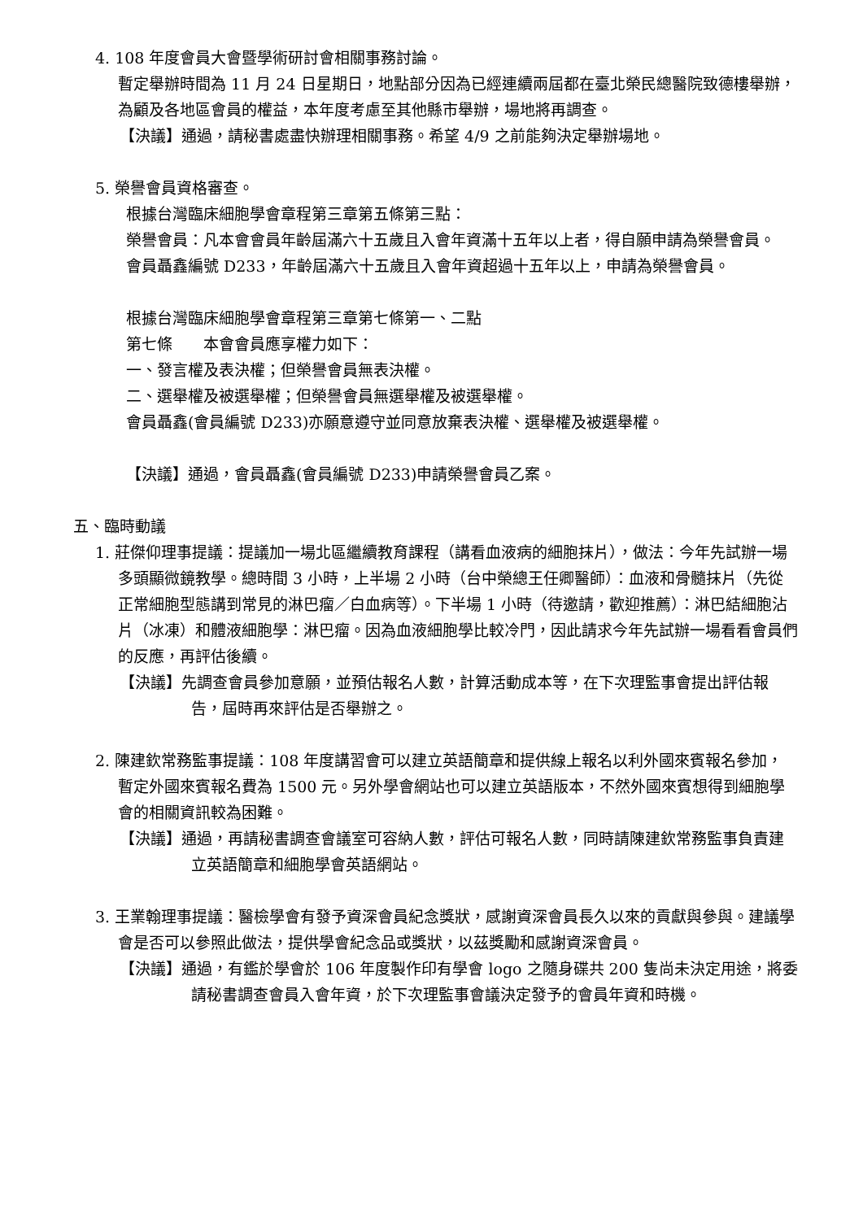4. 108 年度會員大會暨學術研討會相關事務討論。
暫定舉辦時間為 11 月 24 日星期日，地點部分因為已經連續兩屆都在臺北榮民總醫院致德樓舉辦，為顧及各地區會員的權益，本年度考慮至其他縣市舉辦，場地將再調查。
【決議】通過，請秘書處盡快辦理相關事務。希望 4/9 之前能夠決定舉辦場地。
5. 榮譽會員資格審查。
根據台灣臨床細胞學會章程第三章第五條第三點：
榮譽會員：凡本會會員年齡屆滿六十五歲且入會年資滿十五年以上者，得自願申請為榮譽會員。
會員聶鑫編號 D233，年齡屆滿六十五歲且入會年資超過十五年以上，申請為榮譽會員。
根據台灣臨床細胞學會章程第三章第七條第一、二點
第七條　　本會會員應享權力如下：
一、發言權及表決權；但榮譽會員無表決權。
二、選舉權及被選舉權；但榮譽會員無選舉權及被選舉權。
會員聶鑫(會員編號 D233)亦願意遵守並同意放棄表決權、選舉權及被選舉權。
【決議】通過，會員聶鑫(會員編號 D233)申請榮譽會員乙案。
五、臨時動議
1. 莊傑仰理事提議：提議加一場北區繼續教育課程（講看血液病的細胞抹片），做法：今年先試辦一場多頭顯微鏡教學。總時間 3 小時，上半場 2 小時（台中榮總王任卿醫師）：血液和骨髓抹片（先從正常細胞型態講到常見的淋巴瘤／白血病等）。下半場 1 小時（待邀請，歡迎推薦）：淋巴結細胞沾片（冰凍）和體液細胞學：淋巴瘤。因為血液細胞學比較冷門，因此請求今年先試辦一場看看會員們的反應，再評估後續。
【決議】先調查會員參加意願，並預估報名人數，計算活動成本等，在下次理監事會提出評估報告，屆時再來評估是否舉辦之。
2. 陳建欽常務監事提議：108 年度講習會可以建立英語簡章和提供線上報名以利外國來賓報名參加，暫定外國來賓報名費為 1500 元。另外學會網站也可以建立英語版本，不然外國來賓想得到細胞學會的相關資訊較為困難。
【決議】通過，再請秘書調查會議室可容納人數，評估可報名人數，同時請陳建欽常務監事負責建立英語簡章和細胞學會英語網站。
3. 王業翰理事提議：醫檢學會有發予資深會員紀念獎狀，感謝資深會員長久以來的貢獻與參與。建議學會是否可以參照此做法，提供學會紀念品或獎狀，以茲獎勵和感謝資深會員。
【決議】通過，有鑑於學會於 106 年度製作印有學會 logo 之隨身碟共 200 隻尚未決定用途，將委請秘書調查會員入會年資，於下次理監事會議決定發予的會員年資和時機。